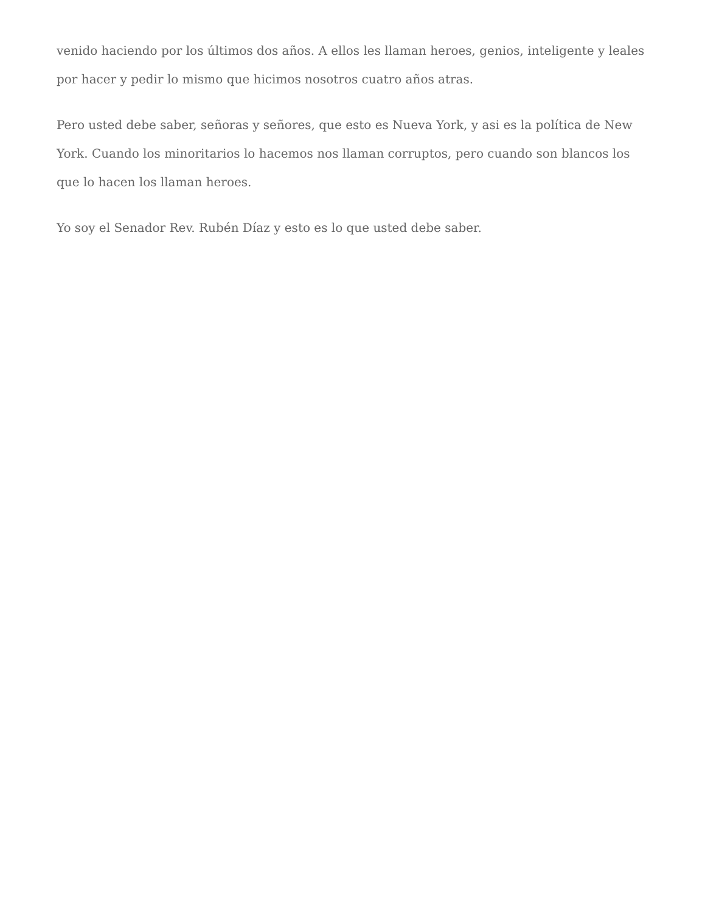venido haciendo por los últimos dos años. A ellos les llaman heroes, genios, inteligente y leales por hacer y pedir lo mismo que hicimos nosotros cuatro años atras.
Pero usted debe saber, señoras y señores, que esto es Nueva York, y asi es la política de New York. Cuando los minoritarios lo hacemos nos llaman corruptos, pero cuando son blancos los que lo hacen los llaman heroes.
Yo soy el Senador Rev. Rubén Díaz y esto es lo que usted debe saber.